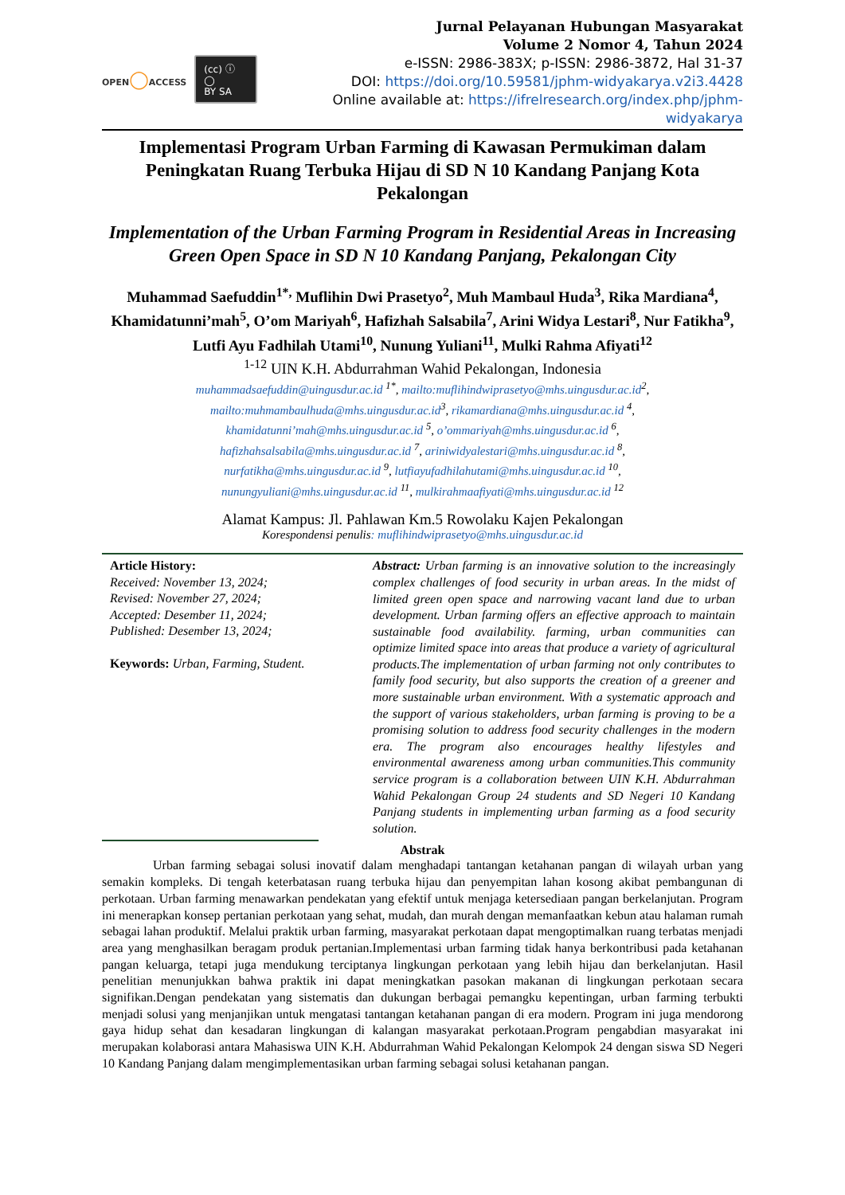OPEN◯ACCESS
(cc) ⓘ ◯
BY SA
Jurnal Pelayanan Hubungan Masyarakat
Volume 2 Nomor 4, Tahun 2024
e-ISSN: 2986-383X; p-ISSN: 2986-3872, Hal 31-37
DOI: https://doi.org/10.59581/jphm-widyakarya.v2i3.4428
Online available at: https://ifrelresearch.org/index.php/jphm-widyakarya
Implementasi Program Urban Farming di Kawasan Permukiman dalam Peningkatan Ruang Terbuka Hijau di SD N 10 Kandang Panjang Kota Pekalongan
Implementation of the Urban Farming Program in Residential Areas in Increasing Green Open Space in SD N 10 Kandang Panjang, Pekalongan City
Muhammad Saefuddin<sup>1*,</sup> Muflihin Dwi Prasetyo<sup>2</sup>, Muh Mambaul Huda<sup>3</sup>, Rika Mardiana<sup>4</sup>, Khamidatunni’mah<sup>5</sup>, O’om Mariyah<sup>6</sup>, Hafizhah Salsabila<sup>7</sup>, Arini Widya Lestari<sup>8</sup>, Nur Fatikha<sup>9</sup>, Lutfi Ayu Fadhilah Utami<sup>10</sup>, Nunung Yuliani<sup>11</sup>, Mulki Rahma Afiyati<sup>12</sup>
<sup>1-12</sup> UIN K.H. Abdurrahman Wahid Pekalongan, Indonesia
muhammadsaefuddin@uingusdur.ac.id <sup>1*</sup>, mailto:muflihindwiprasetyo@mhs.uingusdur.ac.id <sup>2</sup>,
mailto:muhmambaulhuda@mhs.uingusdur.ac.id <sup>3</sup>, rikamardiana@mhs.uingusdur.ac.id <sup>4</sup>,
khamidatunni’mah@mhs.uingusdur.ac.id <sup>5</sup>, o’ommariyah@mhs.uingusdur.ac.id <sup>6</sup>,
hafizhahsalsabila@mhs.uingusdur.ac.id <sup>7</sup>, ariniwidyalestari@mhs.uingusdur.ac.id <sup>8</sup>,
nurfatikha@mhs.uingusdur.ac.id <sup>9</sup>, lutfiayufadhilahutami@mhs.uingusdur.ac.id <sup>10</sup>,
nunungyuliani@mhs.uingusdur.ac.id <sup>11</sup>, mulkirahmaafiyati@mhs.uingusdur.ac.id <sup>12</sup>
Alamat Kampus: Jl. Pahlawan Km.5 Rowolaku Kajen Pekalongan
Korespondensi penulis: muflihindwiprasetyo@mhs.uingusdur.ac.id
Article History:
Received: November 13, 2024;
Revised: November 27, 2024;
Accepted: Desember 11, 2024;
Published: Desember 13, 2024;
Keywords: Urban, Farming, Student.
Abstract: Urban farming is an innovative solution to the increasingly complex challenges of food security in urban areas. In the midst of limited green open space and narrowing vacant land due to urban development. Urban farming offers an effective approach to maintain sustainable food availability. farming, urban communities can optimize limited space into areas that produce a variety of agricultural products.The implementation of urban farming not only contributes to family food security, but also supports the creation of a greener and more sustainable urban environment. With a systematic approach and the support of various stakeholders, urban farming is proving to be a promising solution to address food security challenges in the modern era. The program also encourages healthy lifestyles and environmental awareness among urban communities.This community service program is a collaboration between UIN K.H. Abdurrahman Wahid Pekalongan Group 24 students and SD Negeri 10 Kandang Panjang students in implementing urban farming as a food security solution.
Abstrak
Urban farming sebagai solusi inovatif dalam menghadapi tantangan ketahanan pangan di wilayah urban yang semakin kompleks. Di tengah keterbatasan ruang terbuka hijau dan penyempitan lahan kosong akibat pembangunan di perkotaan. Urban farming menawarkan pendekatan yang efektif untuk menjaga ketersediaan pangan berkelanjutan. Program ini menerapkan konsep pertanian perkotaan yang sehat, mudah, dan murah dengan memanfaatkan kebun atau halaman rumah sebagai lahan produktif. Melalui praktik urban farming, masyarakat perkotaan dapat mengoptimalkan ruang terbatas menjadi area yang menghasilkan beragam produk pertanian.Implementasi urban farming tidak hanya berkontribusi pada ketahanan pangan keluarga, tetapi juga mendukung terciptanya lingkungan perkotaan yang lebih hijau dan berkelanjutan. Hasil penelitian menunjukkan bahwa praktik ini dapat meningkatkan pasokan makanan di lingkungan perkotaan secara signifikan.Dengan pendekatan yang sistematis dan dukungan berbagai pemangku kepentingan, urban farming terbukti menjadi solusi yang menjanjikan untuk mengatasi tantangan ketahanan pangan di era modern. Program ini juga mendorong gaya hidup sehat dan kesadaran lingkungan di kalangan masyarakat perkotaan.Program pengabdian masyarakat ini merupakan kolaborasi antara Mahasiswa UIN K.H. Abdurrahman Wahid Pekalongan Kelompok 24 dengan siswa SD Negeri 10 Kandang Panjang dalam mengimplementasikan urban farming sebagai solusi ketahanan pangan.